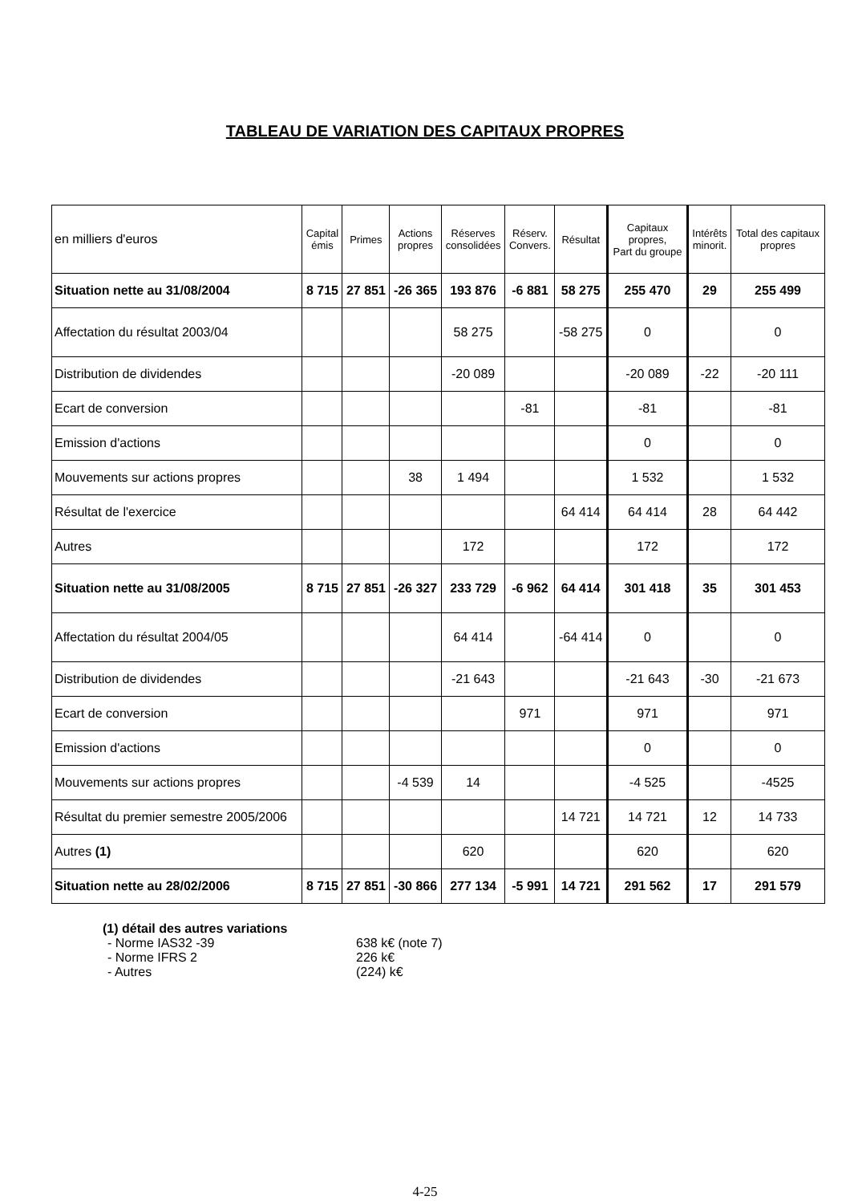TABLEAU DE VARIATION DES CAPITAUX PROPRES
| en milliers d'euros | Capital émis | Primes | Actions propres | Réserves consolidées | Réserv. Convers. | Résultat | Capitaux propres, Part du groupe | Intérêts minorit. | Total des capitaux propres |
| --- | --- | --- | --- | --- | --- | --- | --- | --- | --- |
| Situation nette au 31/08/2004 | 8 715 | 27 851 | -26 365 | 193 876 | -6 881 | 58 275 | 255 470 | 29 | 255 499 |
| Affectation du résultat 2003/04 | | | | 58 275 | | -58 275 | 0 | | 0 |
| Distribution de dividendes | | | | -20 089 | | | -20 089 | -22 | -20 111 |
| Ecart de conversion | | | | | -81 | | -81 | | -81 |
| Emission d'actions | | | | | | | 0 | | 0 |
| Mouvements sur actions propres | | | 38 | 1 494 | | | 1 532 | | 1 532 |
| Résultat de l'exercice | | | | | | 64 414 | 64 414 | 28 | 64 442 |
| Autres | | | | 172 | | | 172 | | 172 |
| Situation nette au 31/08/2005 | 8 715 | 27 851 | -26 327 | 233 729 | -6 962 | 64 414 | 301 418 | 35 | 301 453 |
| Affectation du résultat 2004/05 | | | | 64 414 | | -64 414 | 0 | | 0 |
| Distribution de dividendes | | | | -21 643 | | | -21 643 | -30 | -21 673 |
| Ecart de conversion | | | | | 971 | | 971 | | 971 |
| Emission d'actions | | | | | | | 0 | | 0 |
| Mouvements sur actions propres | | | -4 539 | 14 | | | -4 525 | | -4525 |
| Résultat du premier semestre 2005/2006 | | | | | | 14 721 | 14 721 | 12 | 14 733 |
| Autres (1) | | | | 620 | | | 620 | | 620 |
| Situation nette au 28/02/2006 | 8 715 | 27 851 | -30 866 | 277 134 | -5 991 | 14 721 | 291 562 | 17 | 291 579 |
(1) détail des autres variations
- Norme IAS32 -39 638 k€ (note 7)
- Norme IFRS 2 226 k€
- Autres (224) k€
4-25